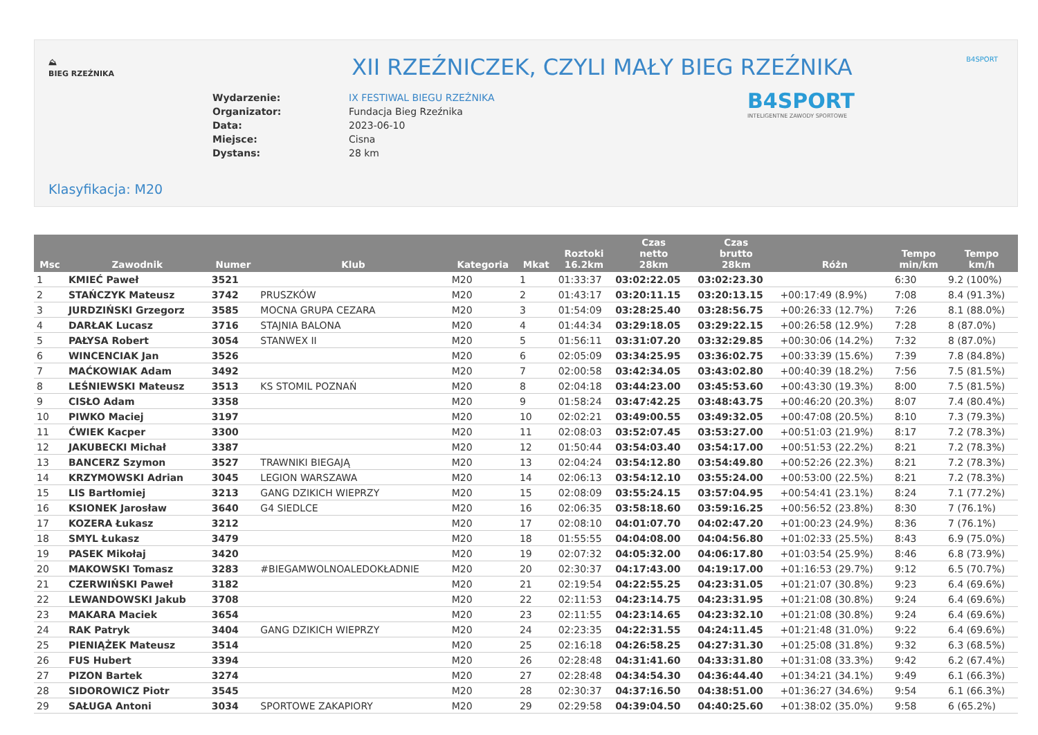⛰
BIEG RZEŹNIKA
B4SPORT
XII RZEŹNICZEK, CZYLI MAŁY BIEG RZEŹNIKA
B4SPORT
INTELIGENTNE ZAWODY SPORTOWE
| Wydarzenie: | IX FESTIWAL BIEGU RZEŹNIKA |
| Organizator: | Fundacja Bieg Rzeźnika |
| Data: | 2023-06-10 |
| Miejsce: | Cisna |
| Dystans: | 28 km |
Klasyfikacja: M20
| Msc | Zawodnik | Numer | Klub | Kategoria | Mkat | Roztoki 16.2km | Czas netto 28km | Czas brutto 28km | Różn | Tempo min/km | Tempo km/h |
| --- | --- | --- | --- | --- | --- | --- | --- | --- | --- | --- | --- |
| 1 | KMIEĆ Paweł | 3521 | | M20 | 1 | 01:33:37 | 03:02:22.05 | 03:02:23.30 | | 6:30 | 9.2 (100%) |
| 2 | STAŃCZYK Mateusz | 3742 | PRUSZKÓW | M20 | 2 | 01:43:17 | 03:20:11.15 | 03:20:13.15 | +00:17:49 (8.9%) | 7:08 | 8.4 (91.3%) |
| 3 | JURDZIŃSKI Grzegorz | 3585 | MOCNA GRUPA CEZARA | M20 | 3 | 01:54:09 | 03:28:25.40 | 03:28:56.75 | +00:26:33 (12.7%) | 7:26 | 8.1 (88.0%) |
| 4 | DARŁAK Lucasz | 3716 | STAJNIA BALONA | M20 | 4 | 01:44:34 | 03:29:18.05 | 03:29:22.15 | +00:26:58 (12.9%) | 7:28 | 8 (87.0%) |
| 5 | PAŁYSA Robert | 3054 | STANWEX II | M20 | 5 | 01:56:11 | 03:31:07.20 | 03:32:29.85 | +00:30:06 (14.2%) | 7:32 | 8 (87.0%) |
| 6 | WINCENCIAK Jan | 3526 | | M20 | 6 | 02:05:09 | 03:34:25.95 | 03:36:02.75 | +00:33:39 (15.6%) | 7:39 | 7.8 (84.8%) |
| 7 | MAĆKOWIAK Adam | 3492 | | M20 | 7 | 02:00:58 | 03:42:34.05 | 03:43:02.80 | +00:40:39 (18.2%) | 7:56 | 7.5 (81.5%) |
| 8 | LEŚNIEWSKI Mateusz | 3513 | KS STOMIL POZNAŃ | M20 | 8 | 02:04:18 | 03:44:23.00 | 03:45:53.60 | +00:43:30 (19.3%) | 8:00 | 7.5 (81.5%) |
| 9 | CISŁO Adam | 3358 | | M20 | 9 | 01:58:24 | 03:47:42.25 | 03:48:43.75 | +00:46:20 (20.3%) | 8:07 | 7.4 (80.4%) |
| 10 | PIWKO Maciej | 3197 | | M20 | 10 | 02:02:21 | 03:49:00.55 | 03:49:32.05 | +00:47:08 (20.5%) | 8:10 | 7.3 (79.3%) |
| 11 | ĆWIEK Kacper | 3300 | | M20 | 11 | 02:08:03 | 03:52:07.45 | 03:53:27.00 | +00:51:03 (21.9%) | 8:17 | 7.2 (78.3%) |
| 12 | JAKUBECKI Michał | 3387 | | M20 | 12 | 01:50:44 | 03:54:03.40 | 03:54:17.00 | +00:51:53 (22.2%) | 8:21 | 7.2 (78.3%) |
| 13 | BANCERZ Szymon | 3527 | TRAWNIKI BIEGAJĄ | M20 | 13 | 02:04:24 | 03:54:12.80 | 03:54:49.80 | +00:52:26 (22.3%) | 8:21 | 7.2 (78.3%) |
| 14 | KRZYMOWSKI Adrian | 3045 | LEGION WARSZAWA | M20 | 14 | 02:06:13 | 03:54:12.10 | 03:55:24.00 | +00:53:00 (22.5%) | 8:21 | 7.2 (78.3%) |
| 15 | LIS Bartłomiej | 3213 | GANG DZIKICH WIEPRZY | M20 | 15 | 02:08:09 | 03:55:24.15 | 03:57:04.95 | +00:54:41 (23.1%) | 8:24 | 7.1 (77.2%) |
| 16 | KSIONEK Jarosław | 3640 | G4 SIEDLCE | M20 | 16 | 02:06:35 | 03:58:18.60 | 03:59:16.25 | +00:56:52 (23.8%) | 8:30 | 7 (76.1%) |
| 17 | KOZERA Łukasz | 3212 | | M20 | 17 | 02:08:10 | 04:01:07.70 | 04:02:47.20 | +01:00:23 (24.9%) | 8:36 | 7 (76.1%) |
| 18 | SMYL Łukasz | 3479 | | M20 | 18 | 01:55:55 | 04:04:08.00 | 04:04:56.80 | +01:02:33 (25.5%) | 8:43 | 6.9 (75.0%) |
| 19 | PASEK Mikołaj | 3420 | | M20 | 19 | 02:07:32 | 04:05:32.00 | 04:06:17.80 | +01:03:54 (25.9%) | 8:46 | 6.8 (73.9%) |
| 20 | MAKOWSKI Tomasz | 3283 | #BIEGAMWOLNOALEDOKŁADNIE | M20 | 20 | 02:30:37 | 04:17:43.00 | 04:19:17.00 | +01:16:53 (29.7%) | 9:12 | 6.5 (70.7%) |
| 21 | CZERWIŃSKI Paweł | 3182 | | M20 | 21 | 02:19:54 | 04:22:55.25 | 04:23:31.05 | +01:21:07 (30.8%) | 9:23 | 6.4 (69.6%) |
| 22 | LEWANDOWSKI Jakub | 3708 | | M20 | 22 | 02:11:53 | 04:23:14.75 | 04:23:31.95 | +01:21:08 (30.8%) | 9:24 | 6.4 (69.6%) |
| 23 | MAKARA Maciek | 3654 | | M20 | 23 | 02:11:55 | 04:23:14.65 | 04:23:32.10 | +01:21:08 (30.8%) | 9:24 | 6.4 (69.6%) |
| 24 | RAK Patryk | 3404 | GANG DZIKICH WIEPRZY | M20 | 24 | 02:23:35 | 04:22:31.55 | 04:24:11.45 | +01:21:48 (31.0%) | 9:22 | 6.4 (69.6%) |
| 25 | PIENIĄŻEK Mateusz | 3514 | | M20 | 25 | 02:16:18 | 04:26:58.25 | 04:27:31.30 | +01:25:08 (31.8%) | 9:32 | 6.3 (68.5%) |
| 26 | FUS Hubert | 3394 | | M20 | 26 | 02:28:48 | 04:31:41.60 | 04:33:31.80 | +01:31:08 (33.3%) | 9:42 | 6.2 (67.4%) |
| 27 | PIZON Bartek | 3274 | | M20 | 27 | 02:28:48 | 04:34:54.30 | 04:36:44.40 | +01:34:21 (34.1%) | 9:49 | 6.1 (66.3%) |
| 28 | SIDOROWICZ Piotr | 3545 | | M20 | 28 | 02:30:37 | 04:37:16.50 | 04:38:51.00 | +01:36:27 (34.6%) | 9:54 | 6.1 (66.3%) |
| 29 | SAŁUGA Antoni | 3034 | SPORTOWE ZAKAPIORY | M20 | 29 | 02:29:58 | 04:39:04.50 | 04:40:25.60 | +01:38:02 (35.0%) | 9:58 | 6 (65.2%) |